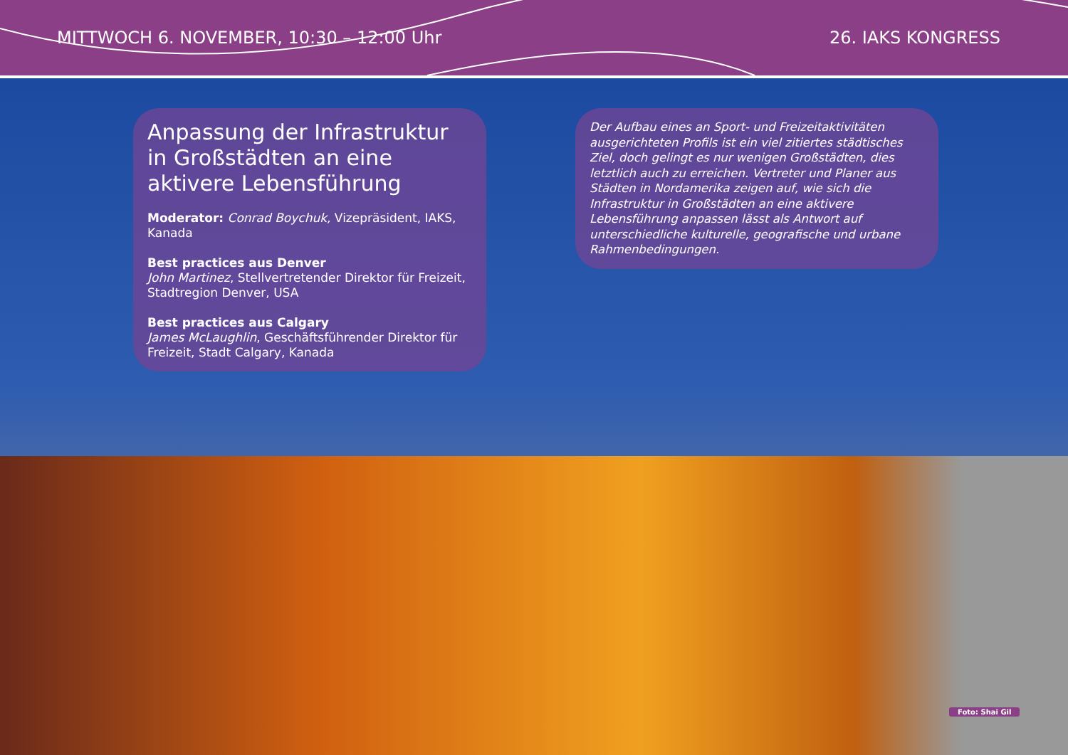MITTWOCH 6. NOVEMBER, 10:30 – 12:00 Uhr 26. IAKS KONGRESS
Anpassung der Infrastruktur in Großstädten an eine aktivere Lebensführung
Moderator: Conrad Boychuk, Vizepräsident, IAKS, Kanada
Best practices aus Denver
John Martinez, Stellvertretender Direktor für Freizeit, Stadtregion Denver, USA
Best practices aus Calgary
James McLaughlin, Geschäftsführender Direktor für Freizeit, Stadt Calgary, Kanada
Der Aufbau eines an Sport- und Freizeitaktivitäten ausgerichteten Profils ist ein viel zitiertes städtisches Ziel, doch gelingt es nur wenigen Großstädten, dies letztlich auch zu erreichen. Vertreter und Planer aus Städten in Nordamerika zeigen auf, wie sich die Infrastruktur in Großstädten an eine aktivere Lebensführung anpassen lässt als Antwort auf unterschiedliche kulturelle, geografische und urbane Rahmenbedingungen.
Foto: Shai Gil